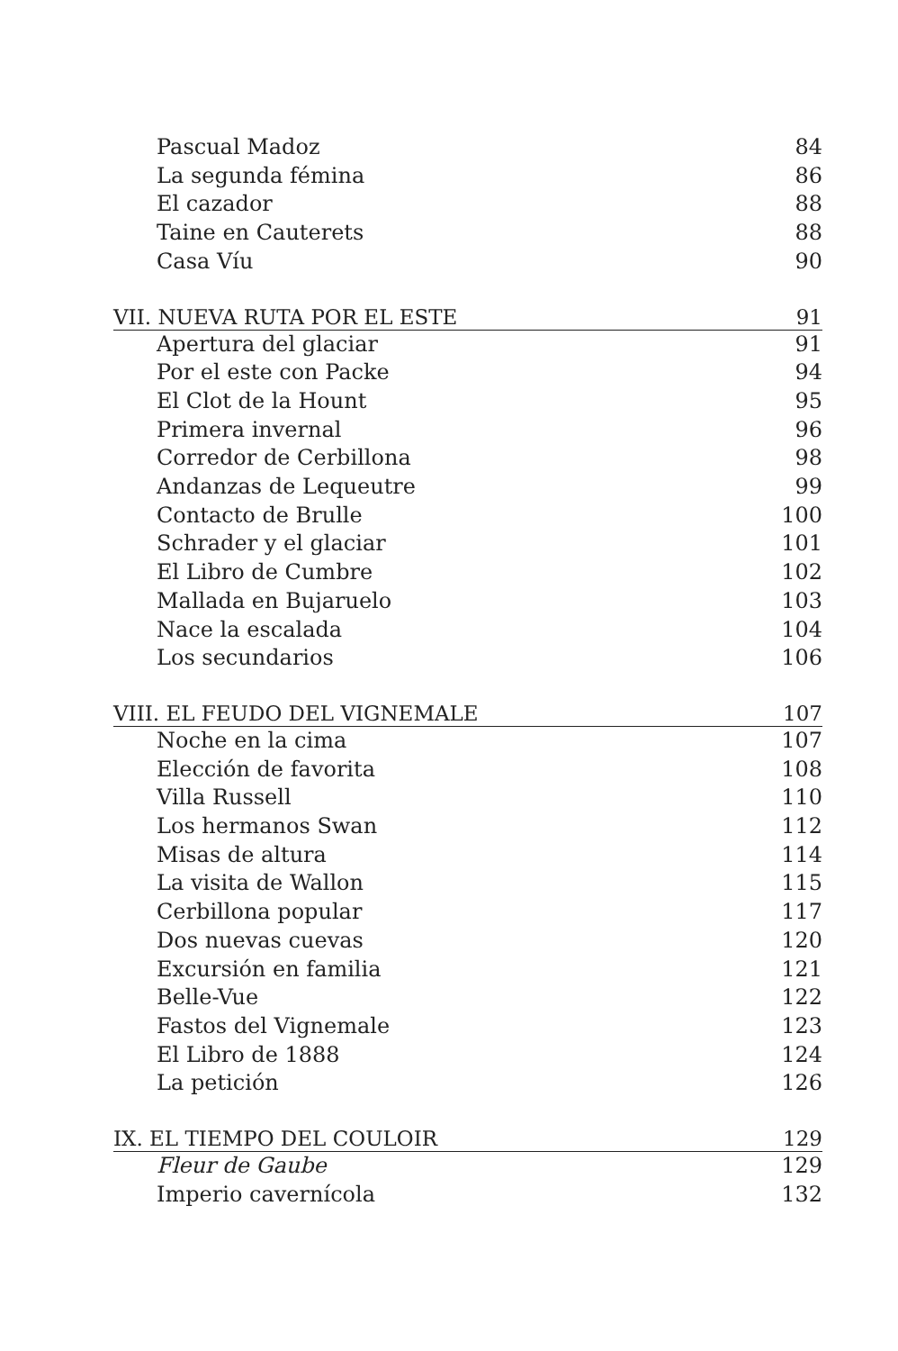Pascual Madoz 84
La segunda fémina 86
El cazador 88
Taine en Cauterets 88
Casa Víu 90
VII. NUEVA RUTA POR EL ESTE 91
Apertura del glaciar 91
Por el este con Packe 94
El Clot de la Hount 95
Primera invernal 96
Corredor de Cerbillona 98
Andanzas de Lequeutre 99
Contacto de Brulle 100
Schrader y el glaciar 101
El Libro de Cumbre 102
Mallada en Bujaruelo 103
Nace la escalada 104
Los secundarios 106
VIII. EL FEUDO DEL VIGNEMALE 107
Noche en la cima 107
Elección de favorita 108
Villa Russell 110
Los hermanos Swan 112
Misas de altura 114
La visita de Wallon 115
Cerbillona popular 117
Dos nuevas cuevas 120
Excursión en familia 121
Belle-Vue 122
Fastos del Vignemale 123
El Libro de 1888 124
La petición 126
IX. EL TIEMPO DEL COULOIR 129
Fleur de Gaube 129
Imperio cavernícola 132